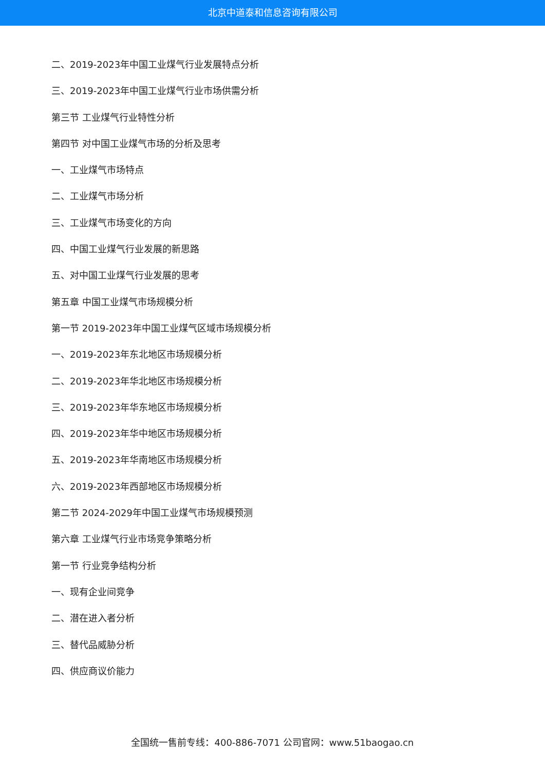北京中道泰和信息咨询有限公司
二、2019-2023年中国工业煤气行业发展特点分析
三、2019-2023年中国工业煤气行业市场供需分析
第三节 工业煤气行业特性分析
第四节 对中国工业煤气市场的分析及思考
一、工业煤气市场特点
二、工业煤气市场分析
三、工业煤气市场变化的方向
四、中国工业煤气行业发展的新思路
五、对中国工业煤气行业发展的思考
第五章 中国工业煤气市场规模分析
第一节 2019-2023年中国工业煤气区域市场规模分析
一、2019-2023年东北地区市场规模分析
二、2019-2023年华北地区市场规模分析
三、2019-2023年华东地区市场规模分析
四、2019-2023年华中地区市场规模分析
五、2019-2023年华南地区市场规模分析
六、2019-2023年西部地区市场规模分析
第二节 2024-2029年中国工业煤气市场规模预测
第六章 工业煤气行业市场竞争策略分析
第一节 行业竞争结构分析
一、现有企业间竞争
二、潜在进入者分析
三、替代品威胁分析
四、供应商议价能力
全国统一售前专线：400-886-7071 公司官网：www.51baogao.cn